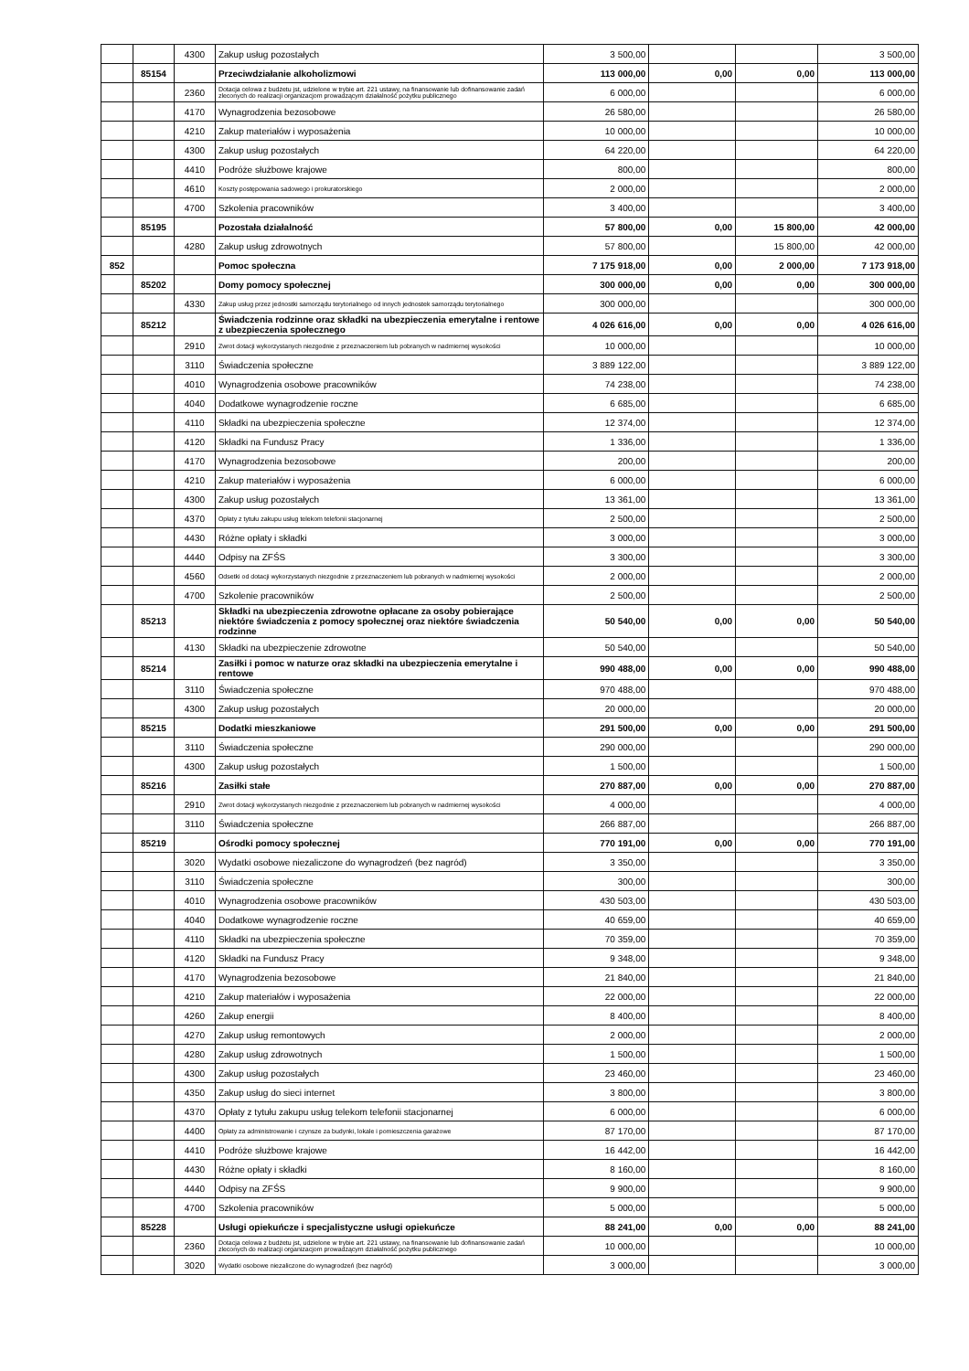| | | 4300 | Zakup usług pozostałych | 3 500,00 | | | 3 500,00 |
| | 85154 | | Przeciwdziałanie alkoholizmowi | 113 000,00 | 0,00 | 0,00 | 113 000,00 |
| | | 2360 | Dotacja celowa z budżetu jst, udzielone w trybie art. 221 ustawy, na finansowanie lub dofinansowanie zadań zleconych do realizacji organizacjom prowadzącym działalność pożytku publicznego | 6 000,00 | | | 6 000,00 |
| | | 4170 | Wynagrodzenia bezosobowe | 26 580,00 | | | 26 580,00 |
| | | 4210 | Zakup materiałów i wyposażenia | 10 000,00 | | | 10 000,00 |
| | | 4300 | Zakup usług pozostałych | 64 220,00 | | | 64 220,00 |
| | | 4410 | Podróże służbowe krajowe | 800,00 | | | 800,00 |
| | | 4610 | Koszty postępowania sadowego i prokuratorskiego | 2 000,00 | | | 2 000,00 |
| | | 4700 | Szkolenia pracowników | 3 400,00 | | | 3 400,00 |
| | 85195 | | Pozostała działalność | 57 800,00 | 0,00 | 15 800,00 | 42 000,00 |
| | | 4280 | Zakup usług zdrowotnych | 57 800,00 | | 15 800,00 | 42 000,00 |
| 852 | | | Pomoc społeczna | 7 175 918,00 | 0,00 | 2 000,00 | 7 173 918,00 |
| | 85202 | | Domy pomocy społecznej | 300 000,00 | 0,00 | 0,00 | 300 000,00 |
| | | 4330 | Zakup usług przez jednostki samorządu terytorialnego od innych jednostek samorządu terytorialnego | 300 000,00 | | | 300 000,00 |
| | 85212 | | Świadczenia rodzinne oraz składki na ubezpieczenia emerytalne i rentowe z ubezpieczenia społecznego | 4 026 616,00 | 0,00 | 0,00 | 4 026 616,00 |
| | | 2910 | Zwrot dotacji wykorzystanych niezgodnie z przeznaczeniem lub pobranych w nadmiernej wysokości | 10 000,00 | | | 10 000,00 |
| | | 3110 | Świadczenia społeczne | 3 889 122,00 | | | 3 889 122,00 |
| | | 4010 | Wynagrodzenia osobowe pracowników | 74 238,00 | | | 74 238,00 |
| | | 4040 | Dodatkowe wynagrodzenie roczne | 6 685,00 | | | 6 685,00 |
| | | 4110 | Składki na ubezpieczenia społeczne | 12 374,00 | | | 12 374,00 |
| | | 4120 | Składki na Fundusz Pracy | 1 336,00 | | | 1 336,00 |
| | | 4170 | Wynagrodzenia bezosobowe | 200,00 | | | 200,00 |
| | | 4210 | Zakup materiałów i wyposażenia | 6 000,00 | | | 6 000,00 |
| | | 4300 | Zakup usług pozostałych | 13 361,00 | | | 13 361,00 |
| | | 4370 | Opłaty z tytułu zakupu usług telekom telefonii stacjonarnej | 2 500,00 | | | 2 500,00 |
| | | 4430 | Różne opłaty i składki | 3 000,00 | | | 3 000,00 |
| | | 4440 | Odpisy na ZFŚS | 3 300,00 | | | 3 300,00 |
| | | 4560 | Odsetki od dotacji wykorzystanych niezgodnie z przeznaczeniem lub pobranych w nadmiernej wysokości | 2 000,00 | | | 2 000,00 |
| | | 4700 | Szkolenie pracowników | 2 500,00 | | | 2 500,00 |
| | 85213 | | Składki na ubezpieczenia zdrowotne opłacane za osoby pobierające niektóre świadczenia z pomocy społecznej oraz niektóre świadczenia rodzinne | 50 540,00 | 0,00 | 0,00 | 50 540,00 |
| | | 4130 | Składki na ubezpieczenie zdrowotne | 50 540,00 | | | 50 540,00 |
| | 85214 | | Zasiłki i pomoc w naturze oraz składki na ubezpieczenia emerytalne i rentowe | 990 488,00 | 0,00 | 0,00 | 990 488,00 |
| | | 3110 | Świadczenia społeczne | 970 488,00 | | | 970 488,00 |
| | | 4300 | Zakup usług pozostałych | 20 000,00 | | | 20 000,00 |
| | 85215 | | Dodatki mieszkaniowe | 291 500,00 | 0,00 | 0,00 | 291 500,00 |
| | | 3110 | Świadczenia społeczne | 290 000,00 | | | 290 000,00 |
| | | 4300 | Zakup usług pozostałych | 1 500,00 | | | 1 500,00 |
| | 85216 | | Zasiłki stałe | 270 887,00 | 0,00 | 0,00 | 270 887,00 |
| | | 2910 | Zwrot dotacji wykorzystanych niezgodnie z przeznaczeniem lub pobranych w nadmiernej wysokości | 4 000,00 | | | 4 000,00 |
| | | 3110 | Świadczenia społeczne | 266 887,00 | | | 266 887,00 |
| | 85219 | | Ośrodki pomocy społecznej | 770 191,00 | 0,00 | 0,00 | 770 191,00 |
| | | 3020 | Wydatki osobowe niezaliczone do wynagrodzeń (bez nagród) | 3 350,00 | | | 3 350,00 |
| | | 3110 | Świadczenia społeczne | 300,00 | | | 300,00 |
| | | 4010 | Wynagrodzenia osobowe pracowników | 430 503,00 | | | 430 503,00 |
| | | 4040 | Dodatkowe wynagrodzenie roczne | 40 659,00 | | | 40 659,00 |
| | | 4110 | Składki na ubezpieczenia społeczne | 70 359,00 | | | 70 359,00 |
| | | 4120 | Składki na Fundusz Pracy | 9 348,00 | | | 9 348,00 |
| | | 4170 | Wynagrodzenia bezosobowe | 21 840,00 | | | 21 840,00 |
| | | 4210 | Zakup materiałów i wyposażenia | 22 000,00 | | | 22 000,00 |
| | | 4260 | Zakup energii | 8 400,00 | | | 8 400,00 |
| | | 4270 | Zakup usług remontowych | 2 000,00 | | | 2 000,00 |
| | | 4280 | Zakup usług zdrowotnych | 1 500,00 | | | 1 500,00 |
| | | 4300 | Zakup usług pozostałych | 23 460,00 | | | 23 460,00 |
| | | 4350 | Zakup usług do sieci internet | 3 800,00 | | | 3 800,00 |
| | | 4370 | Opłaty z tytułu zakupu usług telekom telefonii stacjonarnej | 6 000,00 | | | 6 000,00 |
| | | 4400 | Opłaty za administrowanie i czynsze za budynki, lokale i pomieszczenia garażowe | 87 170,00 | | | 87 170,00 |
| | | 4410 | Podróże służbowe krajowe | 16 442,00 | | | 16 442,00 |
| | | 4430 | Różne opłaty i składki | 8 160,00 | | | 8 160,00 |
| | | 4440 | Odpisy na ZFŚS | 9 900,00 | | | 9 900,00 |
| | | 4700 | Szkolenia pracowników | 5 000,00 | | | 5 000,00 |
| | 85228 | | Usługi opiekuńcze i specjalistyczne usługi opiekuńcze | 88 241,00 | 0,00 | 0,00 | 88 241,00 |
| | | 2360 | Dotacja celowa z budżetu jst, udzielone w trybie art. 221 ustawy, na finansowanie lub dofinansowanie zadań zleconych do realizacji organizacjom prowadzącym działalność pożytku publicznego | 10 000,00 | | | 10 000,00 |
| | | 3020 | Wydatki osobowe niezaliczone do wynagrodzeń (bez nagród) | 3 000,00 | | | 3 000,00 |